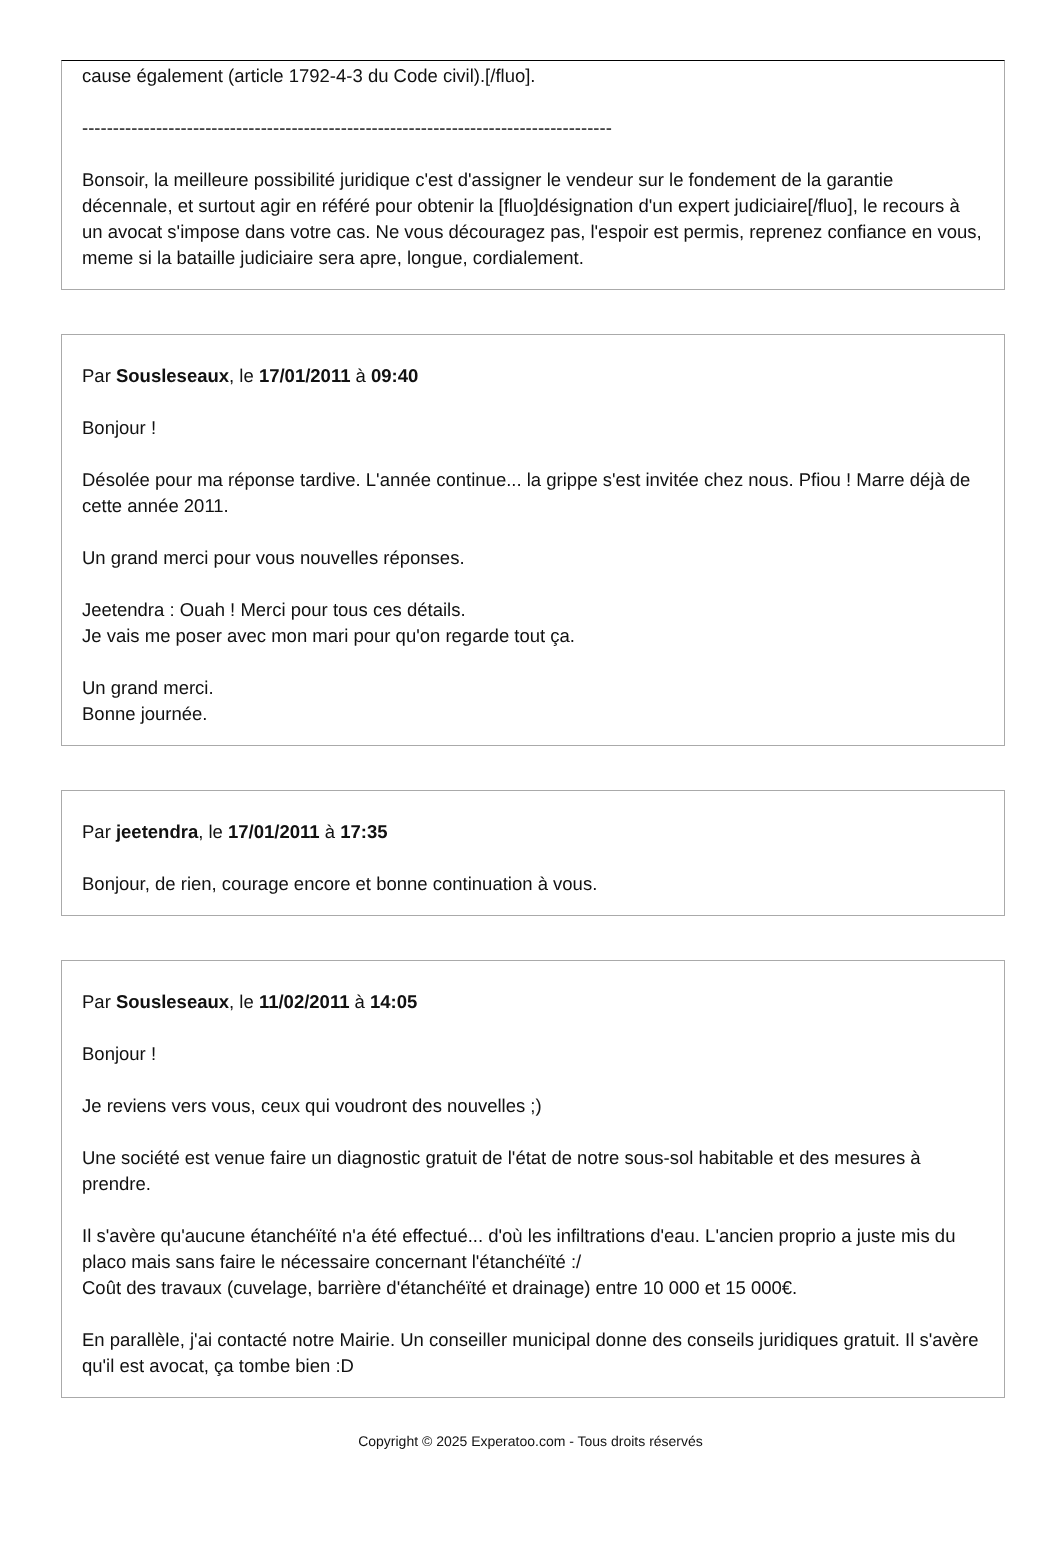cause également (article 1792-4-3 du Code civil).[/fluo].
--------------------------------------------------------------------------------------
Bonsoir, la meilleure possibilité juridique c'est d'assigner le vendeur sur le fondement de la garantie décennale, et surtout agir en référé pour obtenir la [fluo]désignation d'un expert judiciaire[/fluo], le recours à un avocat s'impose dans votre cas. Ne vous découragez pas, l'espoir est permis, reprenez confiance en vous, meme si la bataille judiciaire sera apre, longue, cordialement.
Par Sousleseaux, le 17/01/2011 à 09:40
Bonjour !
Désolée pour ma réponse tardive. L'année continue... la grippe s'est invitée chez nous. Pfiou ! Marre déjà de cette année 2011.
Un grand merci pour vous nouvelles réponses.
Jeetendra : Ouah ! Merci pour tous ces détails.
Je vais me poser avec mon mari pour qu'on regarde tout ça.
Un grand merci.
Bonne journée.
Par jeetendra, le 17/01/2011 à 17:35
Bonjour, de rien, courage encore et bonne continuation à vous.
Par Sousleseaux, le 11/02/2011 à 14:05
Bonjour !
Je reviens vers vous, ceux qui voudront des nouvelles ;)
Une société est venue faire un diagnostic gratuit de l'état de notre sous-sol habitable et des mesures à prendre.
Il s'avère qu'aucune étanchéïté n'a été effectué... d'où les infiltrations d'eau. L'ancien proprio a juste mis du placo mais sans faire le nécessaire concernant l'étanchéïté :/
Coût des travaux (cuvelage, barrière d'étanchéïté et drainage) entre 10 000 et 15 000€.
En parallèle, j'ai contacté notre Mairie. Un conseiller municipal donne des conseils juridiques gratuit. Il s'avère qu'il est avocat, ça tombe bien :D
Copyright © 2025 Experatoo.com - Tous droits réservés